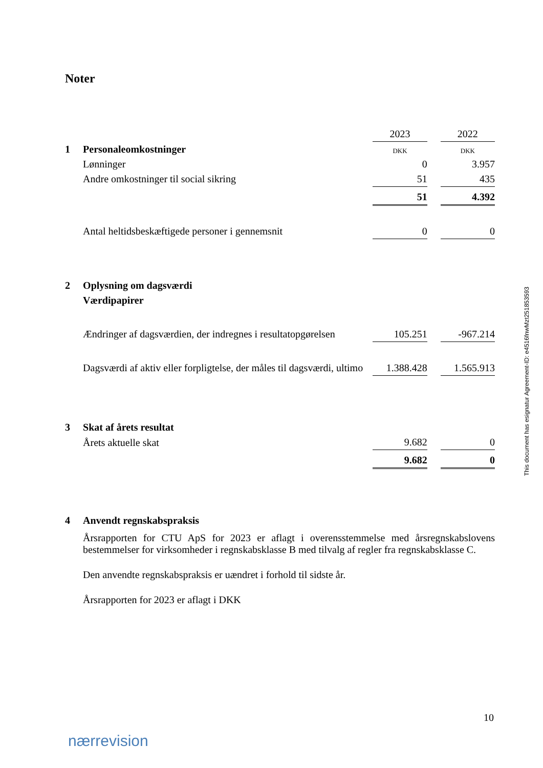Noter
| | | 2023 | | 2022 |
| 1 | Personaleomkostninger | DKK | | DKK |
| | Lønninger | 0 | | 3.957 |
| | Andre omkostninger til social sikring | 51 | | 435 |
| | | 51 | | 4.392 |
| | Antal heltidsbeskæftigede personer i gennemsnit | 0 | | 0 |
| 2 | Oplysning om dagsværdi | | | |
| | Værdipapirer | | | |
| | Ændringer af dagsværdien, der indregnes i resultatopgørelsen | 105.251 | | -967.214 |
| | Dagsværdi af aktiv eller forpligtelse, der måles til dagsværdi, ultimo | 1.388.428 | | 1.565.913 |
| 3 | Skat af årets resultat | | | |
| | Årets aktuelle skat | 9.682 | | 0 |
| | | 9.682 | | 0 |
| 4 | Anvendt regnskabspraksis | | | |
Årsrapporten for CTU ApS for 2023 er aflagt i overensstemmelse med årsregnskabslovens bestemmelser for virksomheder i regnskabsklasse B med tilvalg af regler fra regnskabsklasse C.
Den anvendte regnskabspraksis er uændret i forhold til sidste år.
Årsrapporten for 2023 er aflagt i DKK
This document has esignatur Agreement-ID: e4516fnwMzt251853593
10
nærrevision